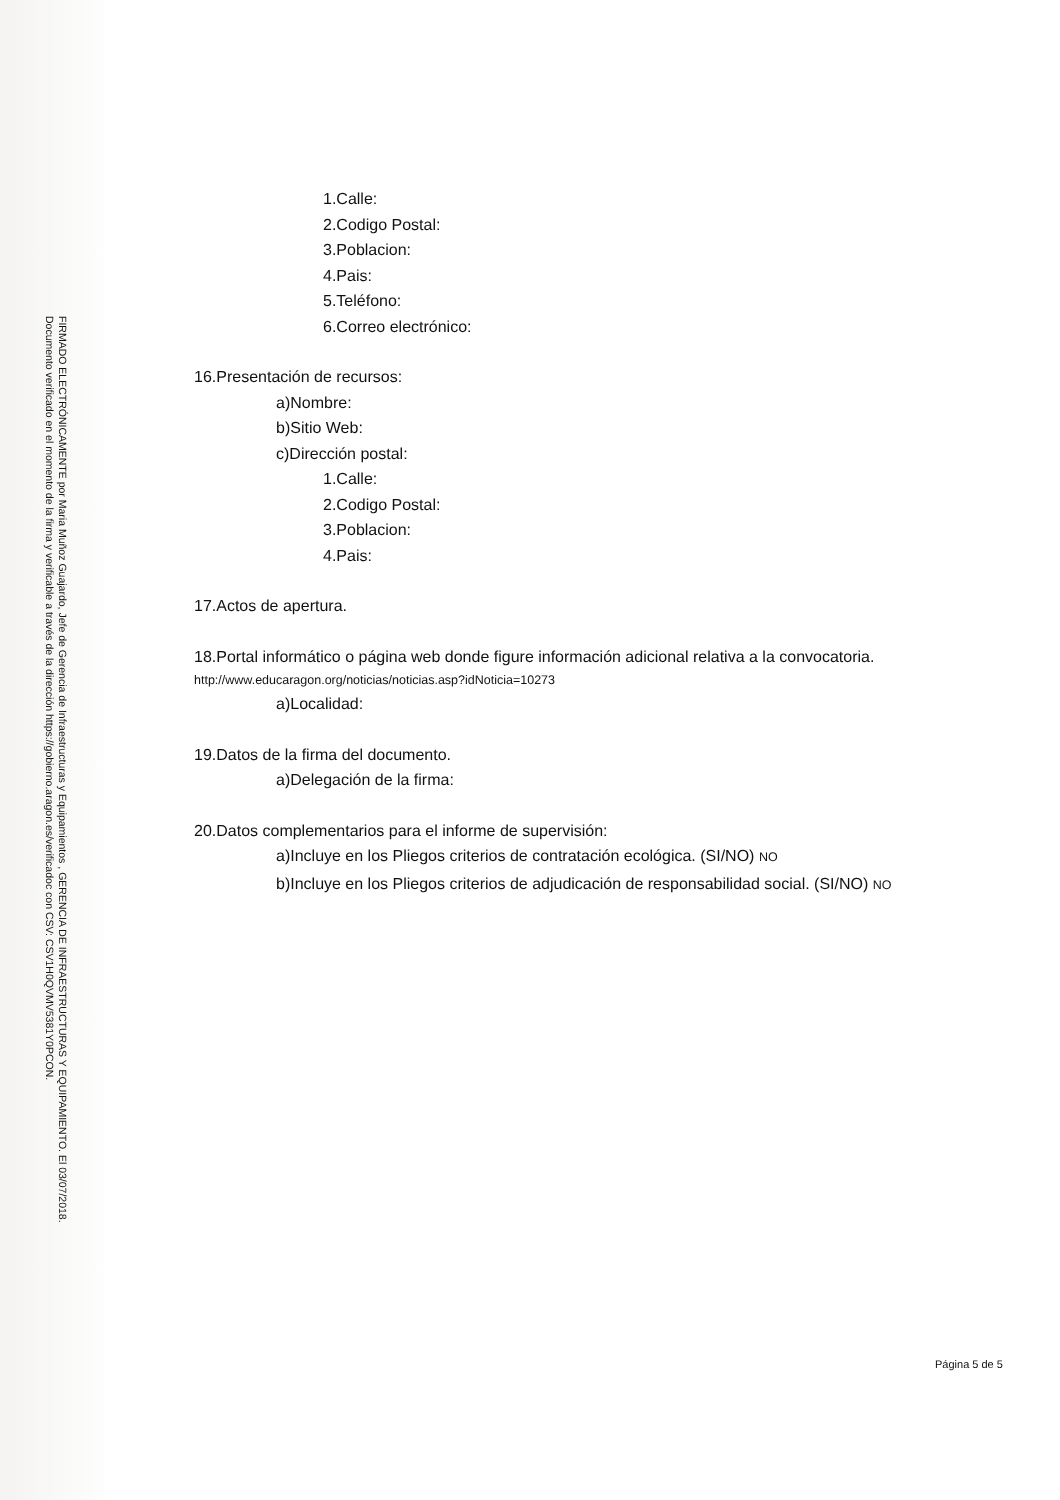FIRMADO ELECTRÓNICAMENTE por Maria Muñoz Guajardo, Jefe de Gerencia de Infraestructuras y Equipamientos , GERENCIA DE INFRAESTRUCTURAS Y EQUIPAMIENTO. El 03/07/2018.
Documento verificado en el momento de la firma y verificable a través de la dirección https://gobierno.aragon.es/verificadoc con CSV: CSV1H0QVMV5381Y0PCON.
1.Calle:
2.Codigo Postal:
3.Poblacion:
4.Pais:
5.Teléfono:
6.Correo electrónico:
16.Presentación de recursos:
a)Nombre:
b)Sitio Web:
c)Dirección postal:
1.Calle:
2.Codigo Postal:
3.Poblacion:
4.Pais:
17.Actos de apertura.
18.Portal informático o página web donde figure información adicional relativa a la convocatoria.
http://www.educaragon.org/noticias/noticias.asp?idNoticia=10273
a)Localidad:
19.Datos de la firma del documento.
a)Delegación de la firma:
20.Datos complementarios para el informe de supervisión:
a)Incluye en los Pliegos criterios de contratación ecológica. (SI/NO) NO
b)Incluye en los Pliegos criterios de adjudicación de responsabilidad social. (SI/NO) NO
Página 5 de 5